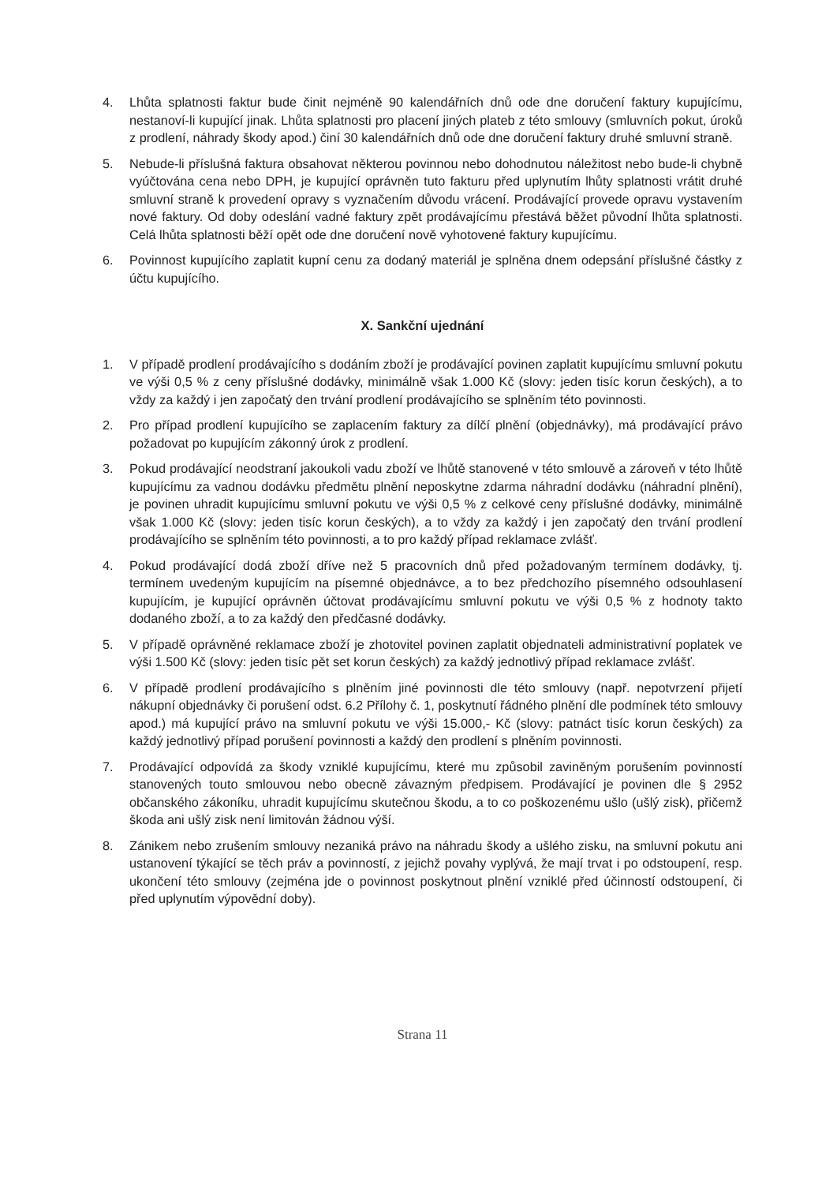4. Lhůta splatnosti faktur bude činit nejméně 90 kalendářních dnů ode dne doručení faktury kupujícímu, nestanoví-li kupující jinak. Lhůta splatnosti pro placení jiných plateb z této smlouvy (smluvních pokut, úroků z prodlení, náhrady škody apod.) činí 30 kalendářních dnů ode dne doručení faktury druhé smluvní straně.
5. Nebude-li příslušná faktura obsahovat některou povinnou nebo dohodnutou náležitost nebo bude-li chybně vyúčtována cena nebo DPH, je kupující oprávněn tuto fakturu před uplynutím lhůty splatnosti vrátit druhé smluvní straně k provedení opravy s vyznačením důvodu vrácení. Prodávající provede opravu vystavením nové faktury. Od doby odeslání vadné faktury zpět prodávajícímu přestává běžet původní lhůta splatnosti. Celá lhůta splatnosti běží opět ode dne doručení nově vyhotovené faktury kupujícímu.
6. Povinnost kupujícího zaplatit kupní cenu za dodaný materiál je splněna dnem odepsání příslušné částky z účtu kupujícího.
X. Sankční ujednání
1. V případě prodlení prodávajícího s dodáním zboží je prodávající povinen zaplatit kupujícímu smluvní pokutu ve výši 0,5 % z ceny příslušné dodávky, minimálně však 1.000 Kč (slovy: jeden tisíc korun českých), a to vždy za každý i jen započatý den trvání prodlení prodávajícího se splněním této povinnosti.
2. Pro případ prodlení kupujícího se zaplacením faktury za dílčí plnění (objednávky), má prodávající právo požadovat po kupujícím zákonný úrok z prodlení.
3. Pokud prodávající neodstraní jakoukoli vadu zboží ve lhůtě stanovené v této smlouvě a zároveň v této lhůtě kupujícímu za vadnou dodávku předmětu plnění neposkytne zdarma náhradní dodávku (náhradní plnění), je povinen uhradit kupujícímu smluvní pokutu ve výši 0,5 % z celkové ceny příslušné dodávky, minimálně však 1.000 Kč (slovy: jeden tisíc korun českých), a to vždy za každý i jen započatý den trvání prodlení prodávajícího se splněním této povinnosti, a to pro každý případ reklamace zvlášť.
4. Pokud prodávající dodá zboží dříve než 5 pracovních dnů před požadovaným termínem dodávky, tj. termínem uvedeným kupujícím na písemné objednávce, a to bez předchozího písemného odsouhlasení kupujícím, je kupující oprávněn účtovat prodávajícímu smluvní pokutu ve výši 0,5 % z hodnoty takto dodaného zboží, a to za každý den předčasné dodávky.
5. V případě oprávněné reklamace zboží je zhotovitel povinen zaplatit objednateli administrativní poplatek ve výši 1.500 Kč (slovy: jeden tisíc pět set korun českých) za každý jednotlivý případ reklamace zvlášť.
6. V případě prodlení prodávajícího s plněním jiné povinnosti dle této smlouvy (např. nepotvrzení přijetí nákupní objednávky či porušení odst. 6.2 Přílohy č. 1, poskytnutí řádného plnění dle podmínek této smlouvy apod.) má kupující právo na smluvní pokutu ve výši 15.000,- Kč (slovy: patnáct tisíc korun českých) za každý jednotlivý případ porušení povinnosti a každý den prodlení s plněním povinnosti.
7. Prodávající odpovídá za škody vzniklé kupujícímu, které mu způsobil zaviněným porušením povinností stanovených touto smlouvou nebo obecně závazným předpisem. Prodávající je povinen dle § 2952 občanského zákoníku, uhradit kupujícímu skutečnou škodu, a to co poškozenému ušlo (ušlý zisk), přičemž škoda ani ušlý zisk není limitován žádnou výší.
8. Zánikem nebo zrušením smlouvy nezaniká právo na náhradu škody a ušlého zisku, na smluvní pokutu ani ustanovení týkající se těch práv a povinností, z jejichž povahy vyplývá, že mají trvat i po odstoupení, resp. ukončení této smlouvy (zejména jde o povinnost poskytnout plnění vzniklé před účinností odstoupení, či před uplynutím výpovědní doby).
Strana 11